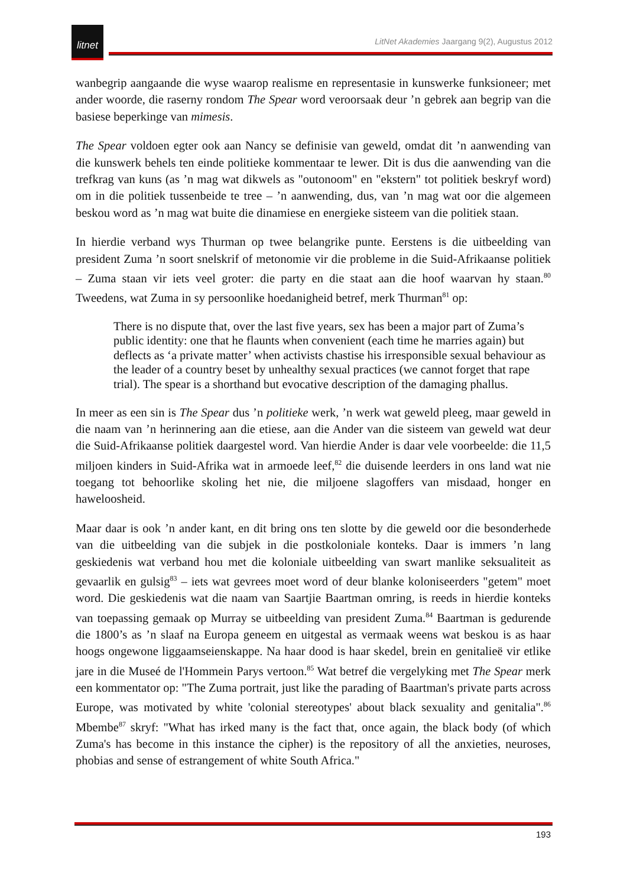litnet
LitNet Akademies Jaargang 9(2), Augustus 2012
wanbegrip aangaande die wyse waarop realisme en representasie in kunswerke funksioneer; met ander woorde, die raserny rondom The Spear word veroorsaak deur ’n gebrek aan begrip van die basiese beperkinge van mimesis.
The Spear voldoen egter ook aan Nancy se definisie van geweld, omdat dit ’n aanwending van die kunswerk behels ten einde politieke kommentaar te lewer. Dit is dus die aanwending van die trefkrag van kuns (as ’n mag wat dikwels as "outonoom" en "ekstern" tot politiek beskryf word) om in die politiek tussenbeide te tree – ’n aanwending, dus, van ’n mag wat oor die algemeen beskou word as ’n mag wat buite die dinamiese en energieke sisteem van die politiek staan.
In hierdie verband wys Thurman op twee belangrike punte. Eerstens is die uitbeelding van president Zuma ’n soort snelskrif of metonomie vir die probleme in die Suid-Afrikaanse politiek – Zuma staan vir iets veel groter: die party en die staat aan die hoof waarvan hy staan.<sup>80</sup> Tweedens, wat Zuma in sy persoonlike hoedanigheid betref, merk Thurman<sup>81</sup> op:
There is no dispute that, over the last five years, sex has been a major part of Zuma’s public identity: one that he flaunts when convenient (each time he marries again) but deflects as ‘a private matter’ when activists chastise his irresponsible sexual behaviour as the leader of a country beset by unhealthy sexual practices (we cannot forget that rape trial). The spear is a shorthand but evocative description of the damaging phallus.
In meer as een sin is The Spear dus ’n politieke werk, ’n werk wat geweld pleeg, maar geweld in die naam van ’n herinnering aan die etiese, aan die Ander van die sisteem van geweld wat deur die Suid-Afrikaanse politiek daargestel word. Van hierdie Ander is daar vele voorbeelde: die 11,5 miljoen kinders in Suid-Afrika wat in armoede leef,<sup>82</sup> die duisende leerders in ons land wat nie toegang tot behoorlike skoling het nie, die miljoene slagoffers van misdaad, honger en haweloosheid.
Maar daar is ook ’n ander kant, en dit bring ons ten slotte by die geweld oor die besonderhede van die uitbeelding van die subjek in die postkoloniale konteks. Daar is immers ’n lang geskiedenis wat verband hou met die koloniale uitbeelding van swart manlike seksualiteit as gevaarlik en gulsig<sup>83</sup> – iets wat gevrees moet word of deur blanke koloniseerders "getem" moet word. Die geskiedenis wat die naam van Saartjie Baartman omring, is reeds in hierdie konteks van toepassing gemaak op Murray se uitbeelding van president Zuma.<sup>84</sup> Baartman is gedurende die 1800’s as ’n slaaf na Europa geneem en uitgestal as vermaak weens wat beskou is as haar hoogs ongewone liggaamseienskappe. Na haar dood is haar skedel, brein en genitalieë vir etlike jare in die Museé de l'Hommein Parys vertoon.<sup>85</sup> Wat betref die vergelyking met The Spear merk een kommentator op: "The Zuma portrait, just like the parading of Baartman's private parts across Europe, was motivated by white 'colonial stereotypes' about black sexuality and genitalia".<sup>86</sup> Mbembe<sup>87</sup> skryf: "What has irked many is the fact that, once again, the black body (of which Zuma's has become in this instance the cipher) is the repository of all the anxieties, neuroses, phobias and sense of estrangement of white South Africa."
193